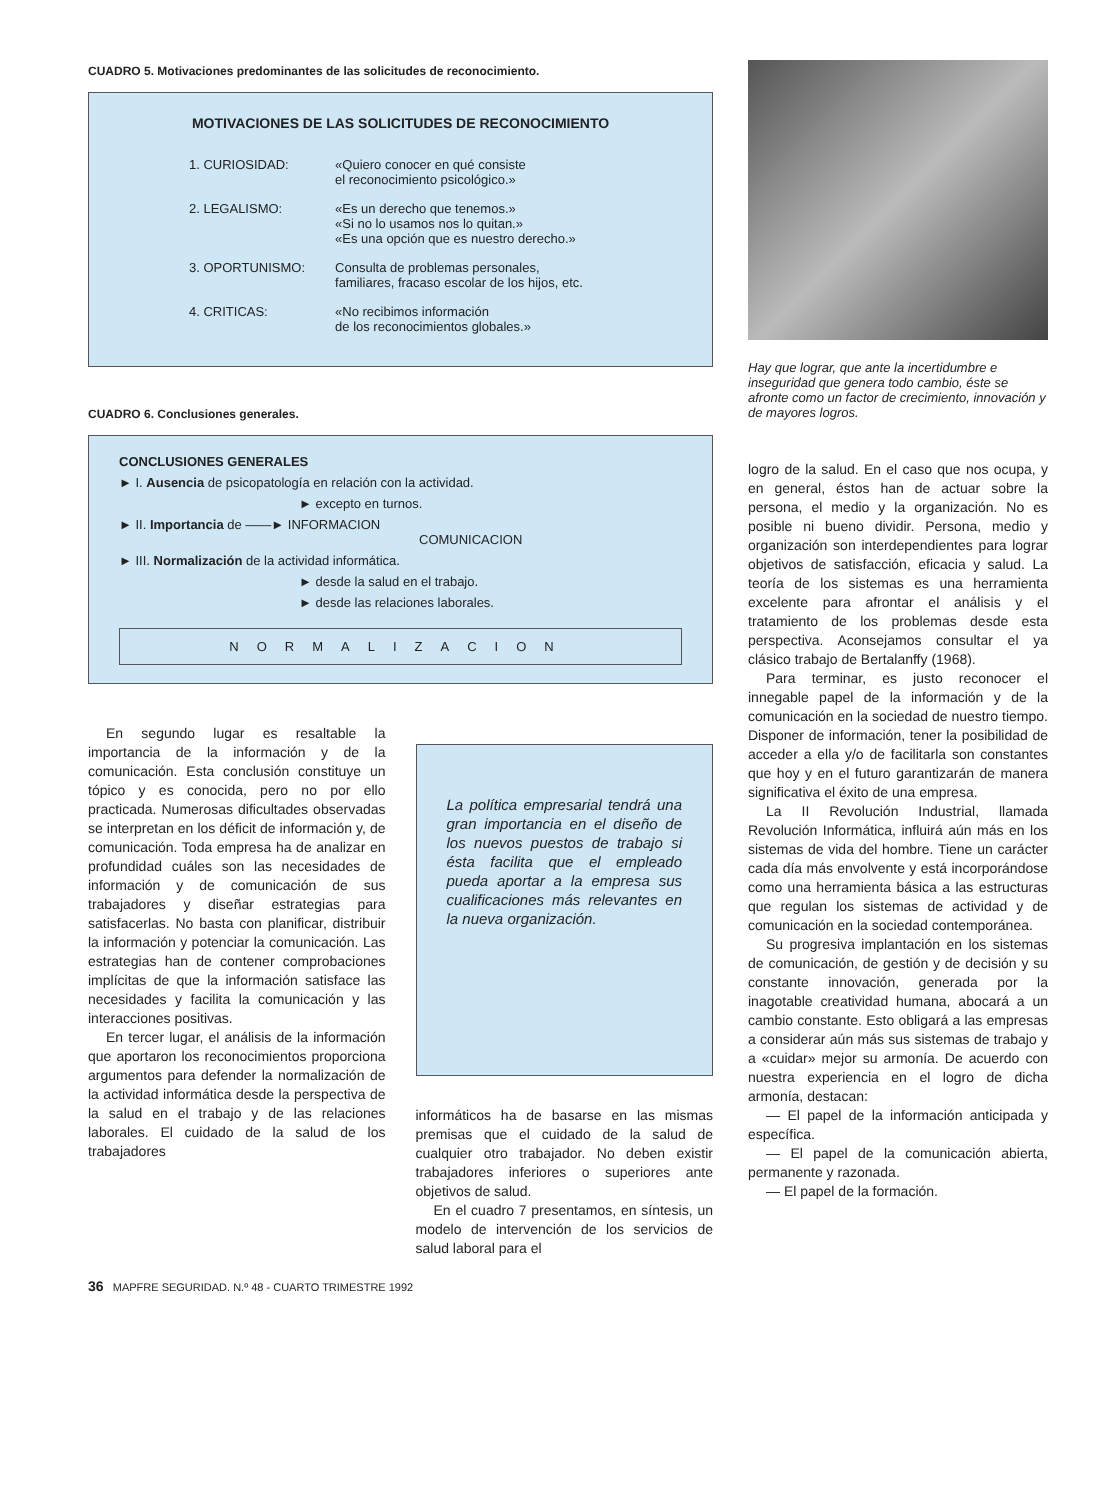CUADRO 5. Motivaciones predominantes de las solicitudes de reconocimiento.
MOTIVACIONES DE LAS SOLICITUDES DE RECONOCIMIENTO
| 1. CURIOSIDAD: | «Quiero conocer en qué consiste el reconocimiento psicológico.» |
| 2. LEGALISMO: | «Es un derecho que tenemos.» «Si no lo usamos nos lo quitan.» «Es una opción que es nuestro derecho.» |
| 3. OPORTUNISMO: | Consulta de problemas personales, familiares, fracaso escolar de los hijos, etc. |
| 4. CRITICAS: | «No recibimos información de los reconocimientos globales.» |
CUADRO 6. Conclusiones generales.
CONCLUSIONES GENERALES
► I. Ausencia de psicopatología en relación con la actividad.
► excepto en turnos.
► II. Importancia de ——► INFORMACION
COMUNICACION
► III. Normalización de la actividad informática.
► desde la salud en el trabajo.
► desde las relaciones laborales.
NORMALIZACION
En segundo lugar es resaltable la importancia de la información y de la comunicación. Esta conclusión constituye un tópico y es conocida, pero no por ello practicada. Numerosas dificultades observadas se interpretan en los déficit de información y, de comunicación. Toda empresa ha de analizar en profundidad cuáles son las necesidades de información y de comunicación de sus trabajadores y diseñar estrategias para satisfacerlas. No basta con planificar, distribuir la información y potenciar la comunicación. Las estrategias han de contener comprobaciones implícitas de que la información satisface las necesidades y facilita la comunicación y las interacciones positivas.
En tercer lugar, el análisis de la información que aportaron los reconocimientos proporciona argumentos para defender la normalización de la actividad informática desde la perspectiva de la salud en el trabajo y de las relaciones laborales. El cuidado de la salud de los trabajadores
La política empresarial tendrá una gran importancia en el diseño de los nuevos puestos de trabajo si ésta facilita que el empleado pueda aportar a la empresa sus cualificaciones más relevantes en la nueva organización.
informáticos ha de basarse en las mismas premisas que el cuidado de la salud de cualquier otro trabajador. No deben existir trabajadores inferiores o superiores ante objetivos de salud.
En el cuadro 7 presentamos, en síntesis, un modelo de intervención de los servicios de salud laboral para el
Hay que lograr, que ante la incertidumbre e inseguridad que genera todo cambio, éste se afronte como un factor de crecimiento, innovación y de mayores logros.
logro de la salud. En el caso que nos ocupa, y en general, éstos han de actuar sobre la persona, el medio y la organización. No es posible ni bueno dividir. Persona, medio y organización son interdependientes para lograr objetivos de satisfacción, eficacia y salud. La teoría de los sistemas es una herramienta excelente para afrontar el análisis y el tratamiento de los problemas desde esta perspectiva. Aconsejamos consultar el ya clásico trabajo de Bertalanffy (1968).
Para terminar, es justo reconocer el innegable papel de la información y de la comunicación en la sociedad de nuestro tiempo. Disponer de información, tener la posibilidad de acceder a ella y/o de facilitarla son constantes que hoy y en el futuro garantizarán de manera significativa el éxito de una empresa.
La II Revolución Industrial, llamada Revolución Informática, influirá aún más en los sistemas de vida del hombre. Tiene un carácter cada día más envolvente y está incorporándose como una herramienta básica a las estructuras que regulan los sistemas de actividad y de comunicación en la sociedad contemporánea.
Su progresiva implantación en los sistemas de comunicación, de gestión y de decisión y su constante innovación, generada por la inagotable creatividad humana, abocará a un cambio constante. Esto obligará a las empresas a considerar aún más sus sistemas de trabajo y a «cuidar» mejor su armonía. De acuerdo con nuestra experiencia en el logro de dicha armonía, destacan:
— El papel de la información anticipada y específica.
— El papel de la comunicación abierta, permanente y razonada.
— El papel de la formación.
36 MAPFRE SEGURIDAD. N.º 48 - CUARTO TRIMESTRE 1992